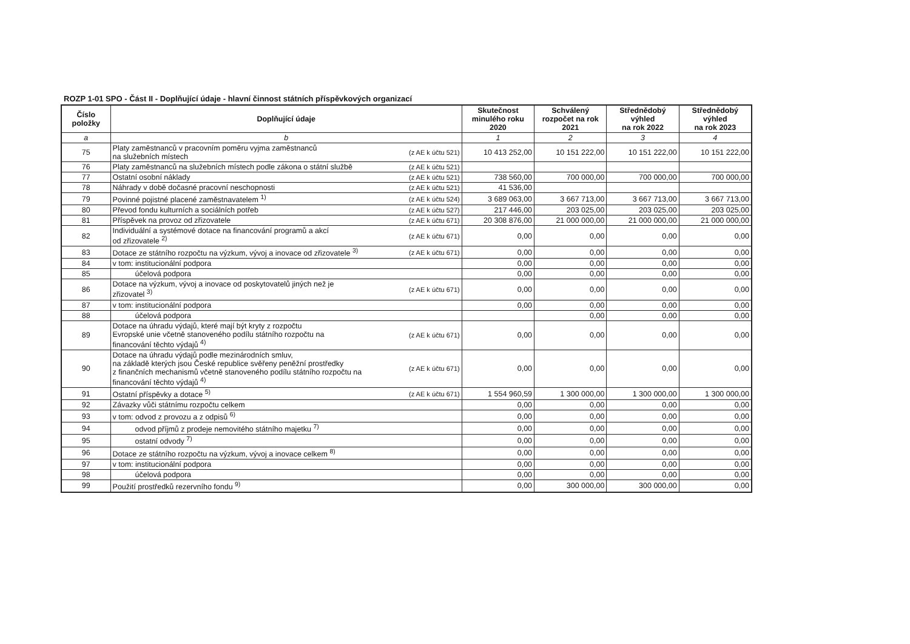ROZP 1-01 SPO - Část II - Doplňující údaje - hlavní činnost státních příspěvkových organizací
| Číslo položky | Doplňující údaje | | Skutečnost minulého roku 2020 | Schválený rozpočet na rok 2021 | Střednědobý výhled na rok 2022 | Střednědobý výhled na rok 2023 |
| --- | --- | --- | --- | --- | --- | --- |
| a | b | | 1 | 2 | 3 | 4 |
| 75 | Platy zaměstnanců v pracovním poměru vyjma zaměstnanců na služebních místech | (z AE k účtu 521) | 10 413 252,00 | 10 151 222,00 | 10 151 222,00 | 10 151 222,00 |
| 76 | Platy zaměstnanců na služebních místech podle zákona o státní službě | (z AE k účtu 521) | | | | |
| 77 | Ostatní osobní náklady | (z AE k účtu 521) | 738 560,00 | 700 000,00 | 700 000,00 | 700 000,00 |
| 78 | Náhrady v době dočasné pracovní neschopnosti | (z AE k účtu 521) | 41 536,00 | | | |
| 79 | Povinné pojistné placené zaměstnavatelem <sup>1)</sup> | (z AE k účtu 524) | 3 689 063,00 | 3 667 713,00 | 3 667 713,00 | 3 667 713,00 |
| 80 | Převod fondu kulturních a sociálních potřeb | (z AE k účtu 527) | 217 446,00 | 203 025,00 | 203 025,00 | 203 025,00 |
| 81 | Příspěvek na provoz od zřizovatele | (z AE k účtu 671) | 20 308 876,00 | 21 000 000,00 | 21 000 000,00 | 21 000 000,00 |
| 82 | Individuální a systémové dotace na financování programů a akcí od zřizovatele <sup>2)</sup> | (z AE k účtu 671) | 0,00 | 0,00 | 0,00 | 0,00 |
| 83 | Dotace ze státního rozpočtu na výzkum, vývoj a inovace od zřizovatele <sup>3)</sup> | (z AE k účtu 671) | 0,00 | 0,00 | 0,00 | 0,00 |
| 84 | v tom: institucionální podpora | | 0,00 | 0,00 | 0,00 | 0,00 |
| 85 | účelová podpora | | 0,00 | 0,00 | 0,00 | 0,00 |
| 86 | Dotace na výzkum, vývoj a inovace od poskytovatelů jiných než je zřizovatel <sup>3)</sup> | (z AE k účtu 671) | 0,00 | 0,00 | 0,00 | 0,00 |
| 87 | v tom: institucionální podpora | | 0,00 | 0,00 | 0,00 | 0,00 |
| 88 | účelová podpora | | | 0,00 | 0,00 | 0,00 |
| 89 | Dotace na úhradu výdajů, které mají být kryty z rozpočtu Evropské unie včetně stanoveného podílu státního rozpočtu na financování těchto výdajů <sup>4)</sup> | (z AE k účtu 671) | 0,00 | 0,00 | 0,00 | 0,00 |
| 90 | Dotace na úhradu výdajů podle mezinárodních smluv, na základě kterých jsou České republice svěřeny peněžní prostředky z finančních mechanismů včetně stanoveného podílu státního rozpočtu na financování těchto výdajů <sup>4)</sup> | (z AE k účtu 671) | 0,00 | 0,00 | 0,00 | 0,00 |
| 91 | Ostatní příspěvky a dotace <sup>5)</sup> | (z AE k účtu 671) | 1 554 960,59 | 1 300 000,00 | 1 300 000,00 | 1 300 000,00 |
| 92 | Závazky vůči státnímu rozpočtu celkem | | 0,00 | 0,00 | 0,00 | 0,00 |
| 93 | v tom: odvod z provozu a z odpisů <sup>6)</sup> | | 0,00 | 0,00 | 0,00 | 0,00 |
| 94 | odvod příjmů z prodeje nemovitého státního majetku <sup>7)</sup> | | 0,00 | 0,00 | 0,00 | 0,00 |
| 95 | ostatní odvody <sup>7)</sup> | | 0,00 | 0,00 | 0,00 | 0,00 |
| 96 | Dotace ze státního rozpočtu na výzkum, vývoj a inovace celkem <sup>8)</sup> | | 0,00 | 0,00 | 0,00 | 0,00 |
| 97 | v tom: institucionální podpora | | 0,00 | 0,00 | 0,00 | 0,00 |
| 98 | účelová podpora | | 0,00 | 0,00 | 0,00 | 0,00 |
| 99 | Použití prostředků rezervního fondu <sup>9)</sup> | | 0,00 | 300 000,00 | 300 000,00 | 0,00 |